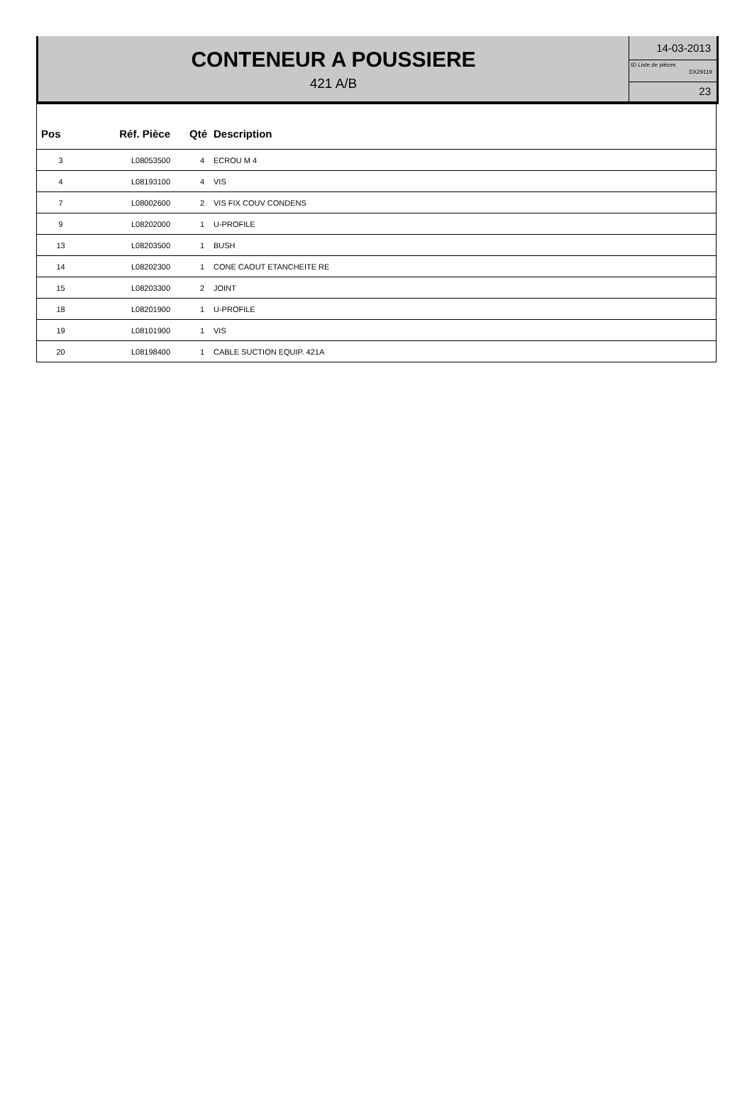CONTENEUR A POUSSIERE
421 A/B
14-03-2013
ID Liste de pièces
DX29119
23
| Pos | Réf. Pièce | Qté | Description |
| --- | --- | --- | --- |
| 3 | L08053500 | 4 | ECROU M 4 |
| 4 | L08193100 | 4 | VIS |
| 7 | L08002600 | 2 | VIS FIX COUV CONDENS |
| 9 | L08202000 | 1 | U-PROFILE |
| 13 | L08203500 | 1 | BUSH |
| 14 | L08202300 | 1 | CONE CAOUT ETANCHEITE RE |
| 15 | L08203300 | 2 | JOINT |
| 18 | L08201900 | 1 | U-PROFILE |
| 19 | L08101900 | 1 | VIS |
| 20 | L08198400 | 1 | CABLE SUCTION EQUIP. 421A |